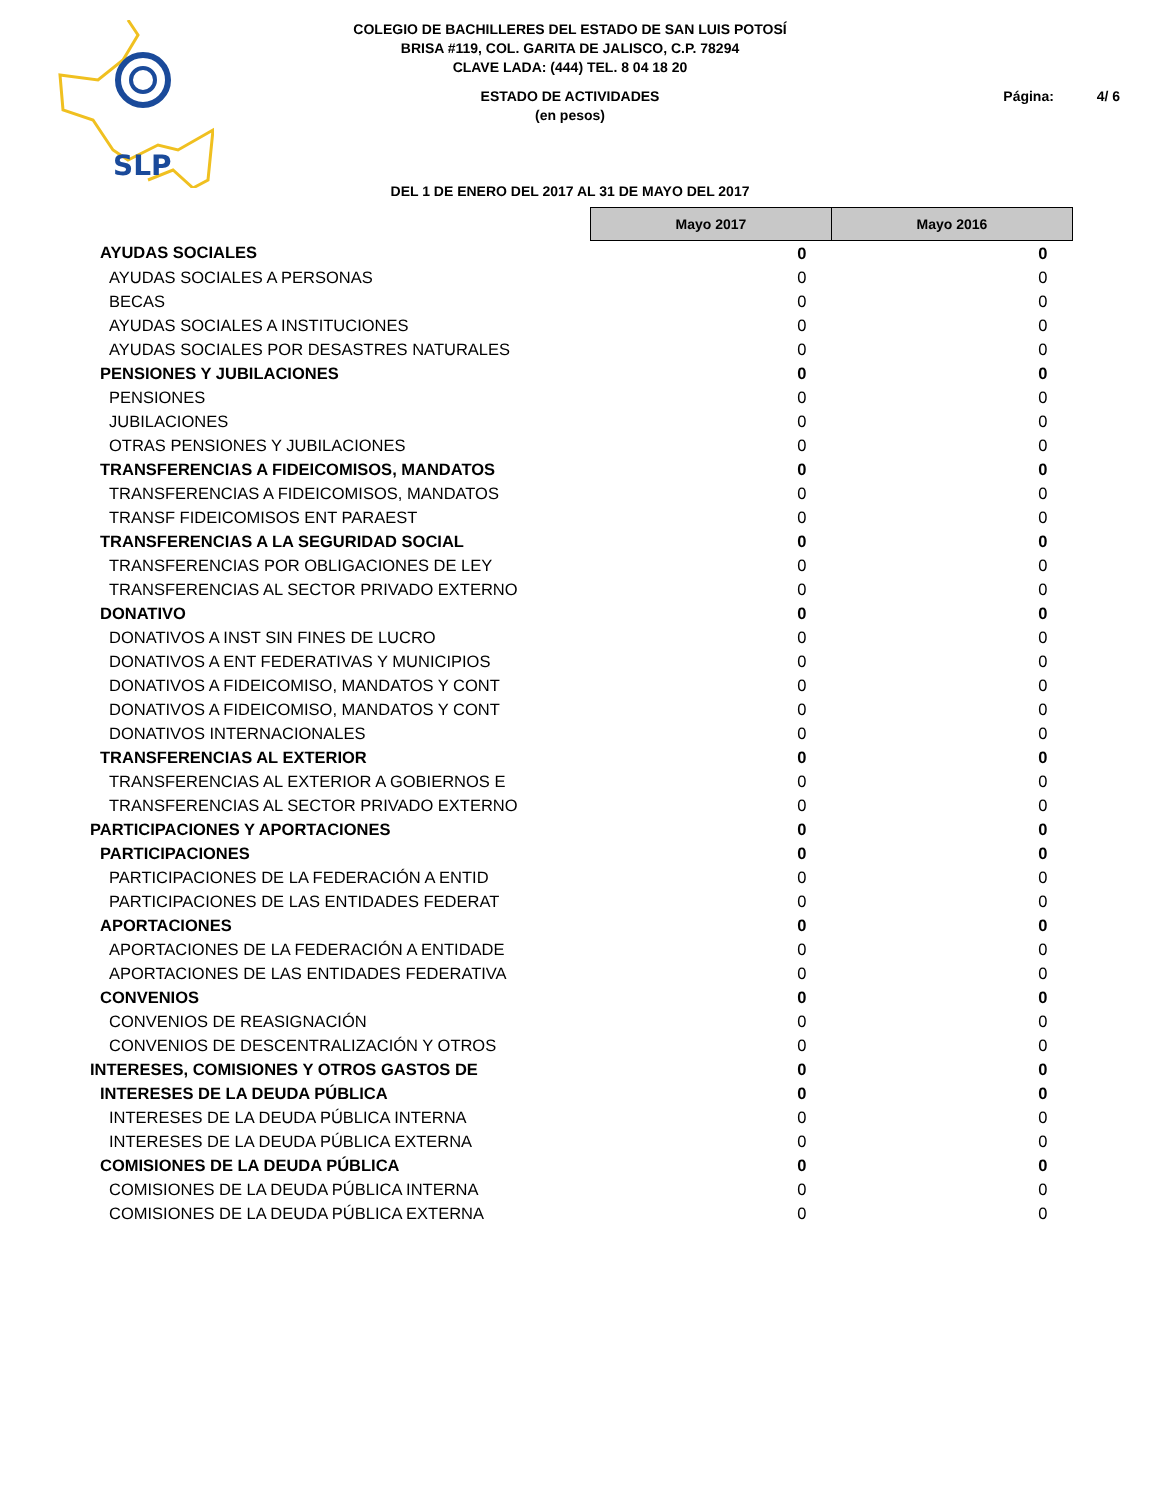SLP
COLEGIO DE BACHILLERES DEL ESTADO DE SAN LUIS POTOSÍ
BRISA #119, COL. GARITA DE JALISCO, C.P. 78294
CLAVE LADA: (444) TEL. 8 04 18 20
ESTADO DE ACTIVIDADES
(en pesos)
Página: 4/ 6
DEL 1 DE ENERO DEL 2017 AL 31 DE MAYO DEL 2017
| | Mayo 2017 | Mayo 2016 |
| AYUDAS SOCIALES | 0 | 0 |
| AYUDAS SOCIALES A PERSONAS | 0 | 0 |
| BECAS | 0 | 0 |
| AYUDAS SOCIALES A INSTITUCIONES | 0 | 0 |
| AYUDAS SOCIALES POR DESASTRES NATURALES | 0 | 0 |
| PENSIONES Y JUBILACIONES | 0 | 0 |
| PENSIONES | 0 | 0 |
| JUBILACIONES | 0 | 0 |
| OTRAS PENSIONES Y JUBILACIONES | 0 | 0 |
| TRANSFERENCIAS A FIDEICOMISOS, MANDATOS | 0 | 0 |
| TRANSFERENCIAS A FIDEICOMISOS, MANDATOS | 0 | 0 |
| TRANSF FIDEICOMISOS ENT PARAEST | 0 | 0 |
| TRANSFERENCIAS A LA SEGURIDAD SOCIAL | 0 | 0 |
| TRANSFERENCIAS POR OBLIGACIONES DE LEY | 0 | 0 |
| TRANSFERENCIAS AL SECTOR PRIVADO EXTERNO | 0 | 0 |
| DONATIVO | 0 | 0 |
| DONATIVOS A INST SIN FINES DE LUCRO | 0 | 0 |
| DONATIVOS A ENT FEDERATIVAS Y MUNICIPIOS | 0 | 0 |
| DONATIVOS A FIDEICOMISO, MANDATOS Y CONT | 0 | 0 |
| DONATIVOS A FIDEICOMISO, MANDATOS Y CONT | 0 | 0 |
| DONATIVOS INTERNACIONALES | 0 | 0 |
| TRANSFERENCIAS AL EXTERIOR | 0 | 0 |
| TRANSFERENCIAS AL EXTERIOR A GOBIERNOS E | 0 | 0 |
| TRANSFERENCIAS AL SECTOR PRIVADO EXTERNO | 0 | 0 |
| PARTICIPACIONES Y APORTACIONES | 0 | 0 |
| PARTICIPACIONES | 0 | 0 |
| PARTICIPACIONES DE LA FEDERACIÓN A ENTID | 0 | 0 |
| PARTICIPACIONES DE LAS ENTIDADES FEDERAT | 0 | 0 |
| APORTACIONES | 0 | 0 |
| APORTACIONES DE LA FEDERACIÓN A ENTIDADE | 0 | 0 |
| APORTACIONES DE LAS ENTIDADES FEDERATIVA | 0 | 0 |
| CONVENIOS | 0 | 0 |
| CONVENIOS DE REASIGNACIÓN | 0 | 0 |
| CONVENIOS DE DESCENTRALIZACIÓN Y OTROS | 0 | 0 |
| INTERESES, COMISIONES Y OTROS GASTOS DE | 0 | 0 |
| INTERESES DE LA DEUDA PÚBLICA | 0 | 0 |
| INTERESES DE LA DEUDA PÚBLICA INTERNA | 0 | 0 |
| INTERESES DE LA DEUDA PÚBLICA EXTERNA | 0 | 0 |
| COMISIONES DE LA DEUDA PÚBLICA | 0 | 0 |
| COMISIONES DE LA DEUDA PÚBLICA INTERNA | 0 | 0 |
| COMISIONES DE LA DEUDA PÚBLICA EXTERNA | 0 | 0 |